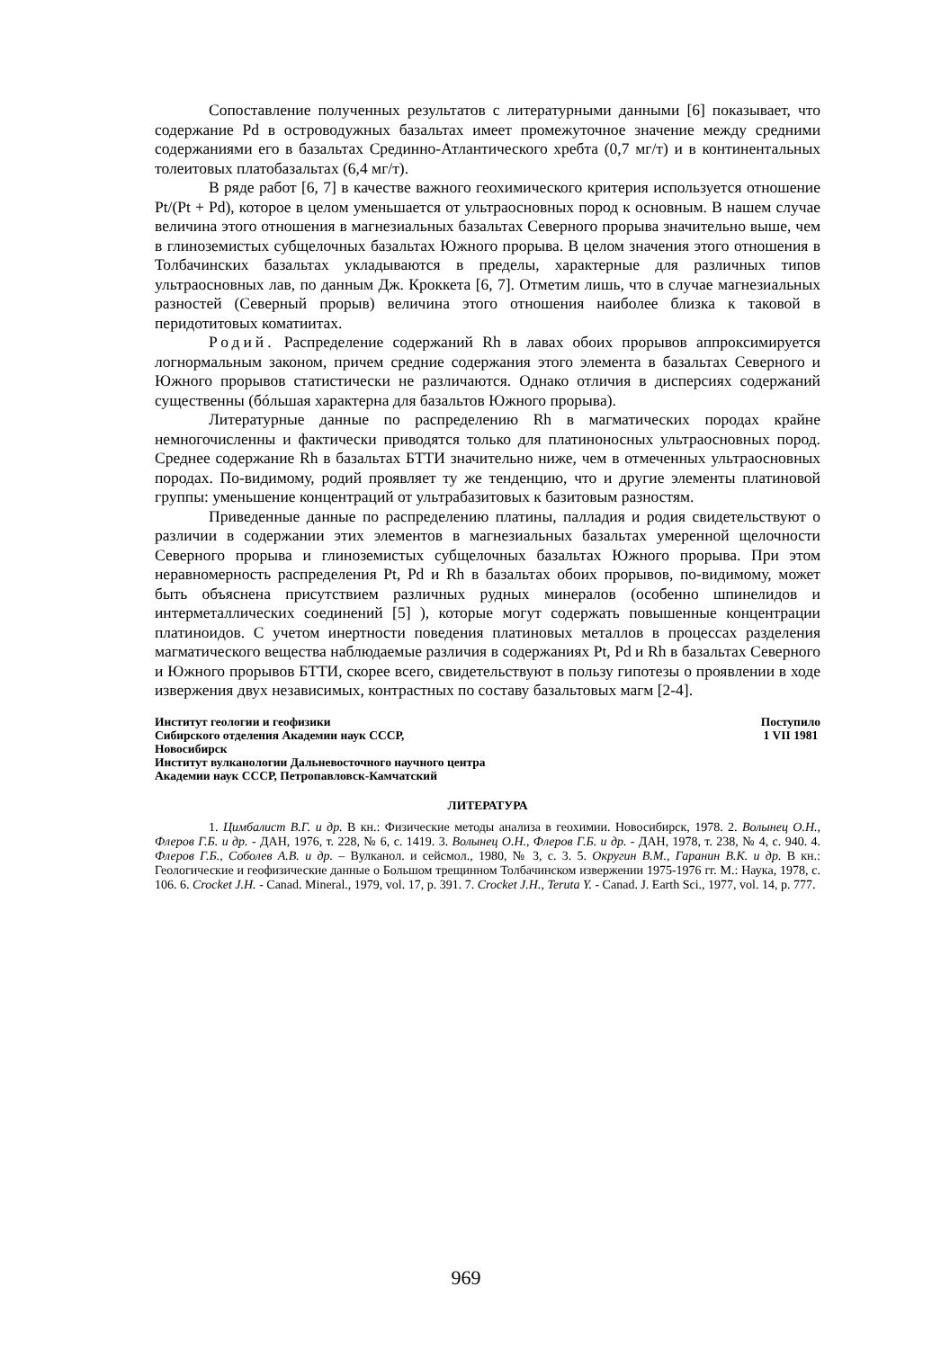Сопоставление полученных результатов с литературными данными [6] показывает, что содержание Pd в островодужных базальтах имеет промежуточное значение между средними содержаниями его в базальтах Срединно-Атлантического хребта (0,7 мг/т) и в континентальных толеитовых платобазальтах (6,4 мг/т).
В ряде работ [6, 7] в качестве важного геохимического критерия используется отношение Pt/(Pt + Pd), которое в целом уменьшается от ультраосновных пород к основным. В нашем случае величина этого отношения в магнезиальных базальтах Северного прорыва значительно выше, чем в глиноземистых субщелочных базальтах Южного прорыва. В целом значения этого отношения в Толбачинских базальтах укладываются в пределы, характерные для различных типов ультраосновных лав, по данным Дж. Кроккета [6, 7]. Отметим лишь, что в случае магнезиальных разностей (Северный прорыв) величина этого отношения наиболее близка к таковой в перидотитовых коматиитах.
Родий. Распределение содержаний Rh в лавах обоих прорывов аппроксимируется логнормальным законом, причем средние содержания этого элемента в базальтах Северного и Южного прорывов статистически не различаются. Однако отличия в дисперсиях содержаний существенны (бóльшая характерна для базальтов Южного прорыва).
Литературные данные по распределению Rh в магматических породах крайне немногочисленны и фактически приводятся только для платиноносных ультраосновных пород. Среднее содержание Rh в базальтах БТТИ значительно ниже, чем в отмеченных ультраосновных породах. По-видимому, родий проявляет ту же тенденцию, что и другие элементы платиновой группы: уменьшение концентраций от ультрабазитовых к базитовым разностям.
Приведенные данные по распределению платины, палладия и родия свидетельствуют о различии в содержании этих элементов в магнезиальных базальтах умеренной щелочности Северного прорыва и глиноземистых субщелочных базальтах Южного прорыва. При этом неравномерность распределения Pt, Pd и Rh в базальтах обоих прорывов, по-видимому, может быть объяснена присутствием различных рудных минералов (особенно шпинелидов и интерметаллических соединений [5] ), которые могут содержать повышенные концентрации платиноидов. С учетом инертности поведения платиновых металлов в процессах разделения магматического вещества наблюдаемые различия в содержаниях Pt, Pd и Rh в базальтах Северного и Южного прорывов БТТИ, скорее всего, свидетельствуют в пользу гипотезы о проявлении в ходе извержения двух независимых, контрастных по составу базальтовых магм [2-4].
Институт геологии и геофизики
Сибирского отделения Академии наук СССР,
Новосибирск
Институт вулканологии Дальневосточного научного центра
Академии наук СССР, Петропавловск-Камчатский
Поступило
1 VII 1981
ЛИТЕРАТУРА
1. Цимбалист В.Г. и др. В кн.: Физические методы анализа в геохимии. Новосибирск, 1978. 2. Волынец О.Н., Флеров Г.Б. и др. - ДАН, 1976, т. 228, № 6, с. 1419. 3. Волынец О.Н., Флеров Г.Б. и др. - ДАН, 1978, т. 238, № 4, с. 940. 4. Флеров Г.Б., Соболев А.В. и др. – Вулканол. и сейсмол., 1980, № 3, с. 3. 5. Округин В.М., Гаранин В.К. и др. В кн.: Геологические и геофизические данные о Большом трещинном Толбачинском извержении 1975-1976 гг. М.: Наука, 1978, с. 106. 6. Crocket J.H. - Canad. Mineral., 1979, vol. 17, p. 391. 7. Crocket J.H., Teruta Y. - Canad. J. Earth Sci., 1977, vol. 14, p. 777.
969